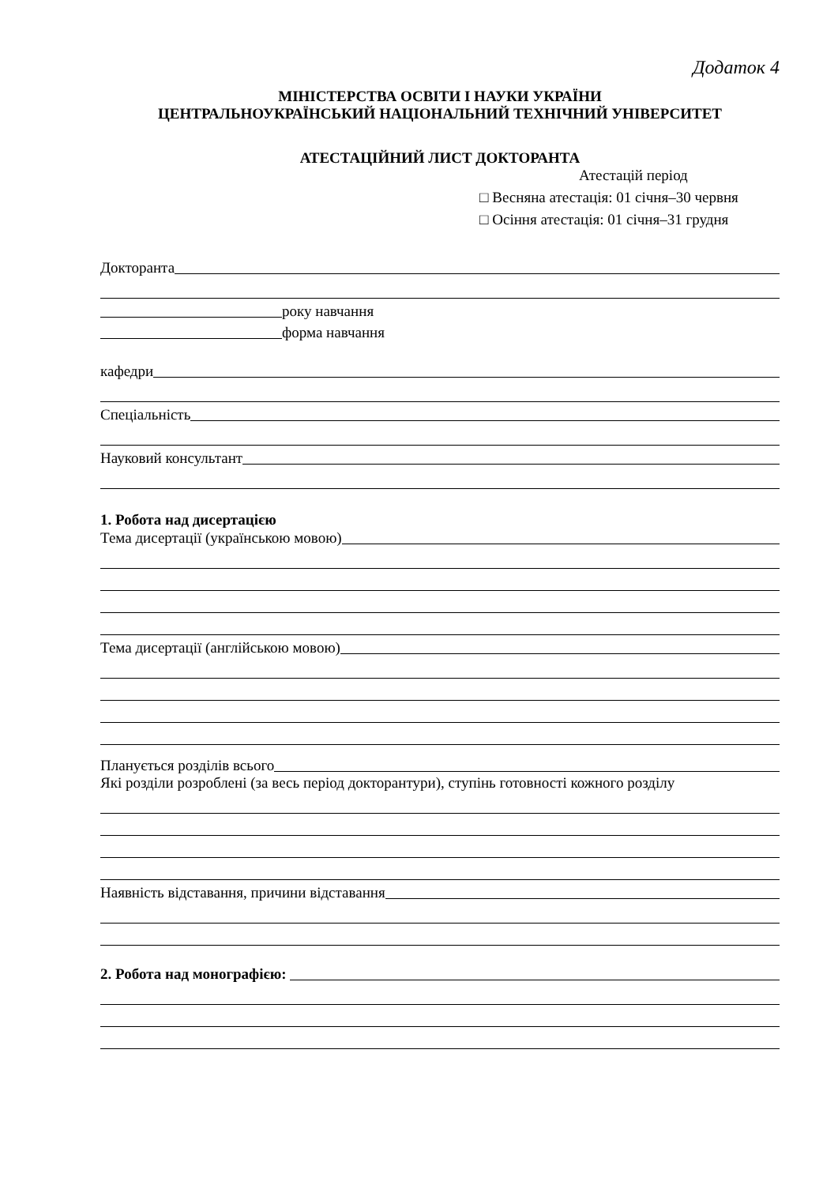Додаток 4
МІНІСТЕРСТВА ОСВІТИ І НАУКИ УКРАЇНИ
ЦЕНТРАЛЬНОУКРАЇНСЬКИЙ НАЦІОНАЛЬНИЙ ТЕХНІЧНИЙ УНІВЕРСИТЕТ
АТЕСТАЦІЙНИЙ ЛИСТ ДОКТОРАНТА
Атестацій період
□ Весняна атестація: 01 січня–30 червня
□ Осіння атестація: 01 січня–31 грудня
Докторанта
року навчання
форма навчання
кафедри
Спеціальність
Науковий консультант
1. Робота над дисертацією
Тема дисертації (українською мовою)
Тема дисертації (англійською мовою)
Планується розділів всього
Які розділи розроблені (за весь період докторантури), ступінь готовності кожного розділу
Наявність відставання, причини відставання
2. Робота над монографією: